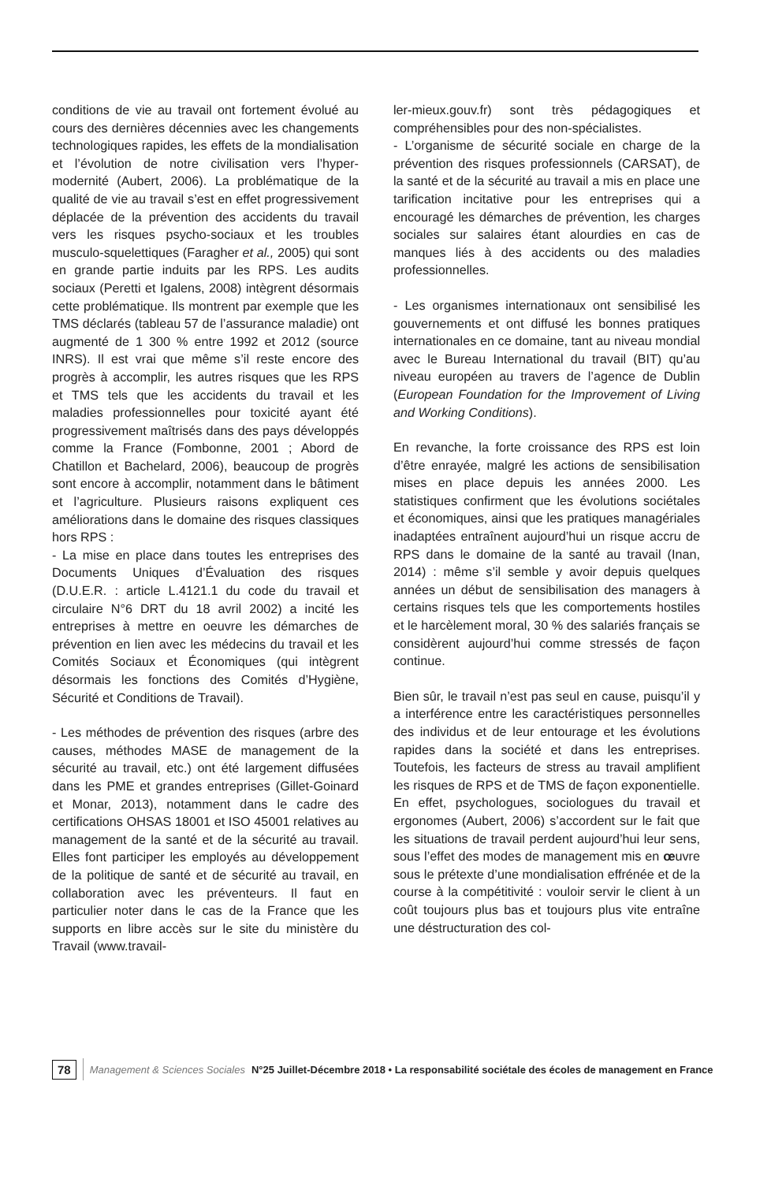conditions de vie au travail ont fortement évolué au cours des dernières décennies avec les changements technologiques rapides, les effets de la mondialisation et l’évolution de notre civilisation vers l’hyper-modernité (Aubert, 2006). La problématique de la qualité de vie au travail s’est en effet progressivement déplacée de la prévention des accidents du travail vers les risques psycho-sociaux et les troubles musculo-squelettiques (Faragher et al., 2005) qui sont en grande partie induits par les RPS. Les audits sociaux (Peretti et Igalens, 2008) intègrent désormais cette problématique. Ils montrent par exemple que les TMS déclarés (tableau 57 de l’assurance maladie) ont augmenté de 1 300 % entre 1992 et 2012 (source INRS). Il est vrai que même s’il reste encore des progrès à accomplir, les autres risques que les RPS et TMS tels que les accidents du travail et les maladies professionnelles pour toxicité ayant été progressivement maîtrisés dans des pays développés comme la France (Fombonne, 2001 ; Abord de Chatillon et Bachelard, 2006), beaucoup de progrès sont encore à accomplir, notamment dans le bâtiment et l’agriculture. Plusieurs raisons expliquent ces améliorations dans le domaine des risques classiques hors RPS :
- La mise en place dans toutes les entreprises des Documents Uniques d’Évaluation des risques (D.U.E.R. : article L.4121.1 du code du travail et circulaire N°6 DRT du 18 avril 2002) a incité les entreprises à mettre en oeuvre les démarches de prévention en lien avec les médecins du travail et les Comités Sociaux et Économiques (qui intègrent désormais les fonctions des Comités d’Hygiène, Sécurité et Conditions de Travail).
- Les méthodes de prévention des risques (arbre des causes, méthodes MASE de management de la sécurité au travail, etc.) ont été largement diffusées dans les PME et grandes entreprises (Gillet-Goinard et Monar, 2013), notamment dans le cadre des certifications OHSAS 18001 et ISO 45001 relatives au management de la santé et de la sécurité au travail. Elles font participer les employés au développement de la politique de santé et de sécurité au travail, en collaboration avec les préventeurs. Il faut en particulier noter dans le cas de la France que les supports en libre accès sur le site du ministère du Travail (www.travail-
ler-mieux.gouv.fr) sont très pédagogiques et compréhensibles pour des non-spécialistes.
- L’organisme de sécurité sociale en charge de la prévention des risques professionnels (CARSAT), de la santé et de la sécurité au travail a mis en place une tarification incitative pour les entreprises qui a encouragé les démarches de prévention, les charges sociales sur salaires étant alourdies en cas de manques liés à des accidents ou des maladies professionnelles.
- Les organismes internationaux ont sensibilisé les gouvernements et ont diffusé les bonnes pratiques internationales en ce domaine, tant au niveau mondial avec le Bureau International du travail (BIT) qu’au niveau européen au travers de l’agence de Dublin (European Foundation for the Improvement of Living and Working Conditions).
En revanche, la forte croissance des RPS est loin d’être enrayée, malgré les actions de sensibilisation mises en place depuis les années 2000. Les statistiques confirment que les évolutions sociétales et économiques, ainsi que les pratiques managériales inadaptées entraînent aujourd’hui un risque accru de RPS dans le domaine de la santé au travail (Inan, 2014) : même s’il semble y avoir depuis quelques années un début de sensibilisation des managers à certains risques tels que les comportements hostiles et le harcèlement moral, 30 % des salariés français se considèrent aujourd’hui comme stressés de façon continue.
Bien sûr, le travail n’est pas seul en cause, puisqu’il y a interférence entre les caractéristiques personnelles des individus et de leur entourage et les évolutions rapides dans la société et dans les entreprises. Toutefois, les facteurs de stress au travail amplifient les risques de RPS et de TMS de façon exponentielle. En effet, psychologues, sociologues du travail et ergonomes (Aubert, 2006) s’accordent sur le fait que les situations de travail perdent aujourd’hui leur sens, sous l’effet des modes de management mis en œuvre sous le prétexte d’une mondialisation effrénée et de la course à la compétitivité : vouloir servir le client à un coût toujours plus bas et toujours plus vite entraîne une déstructuration des col-
78 Management & Sciences Sociales N°25 Juillet-Décembre 2018 • La responsabilité sociétale des écoles de management en France